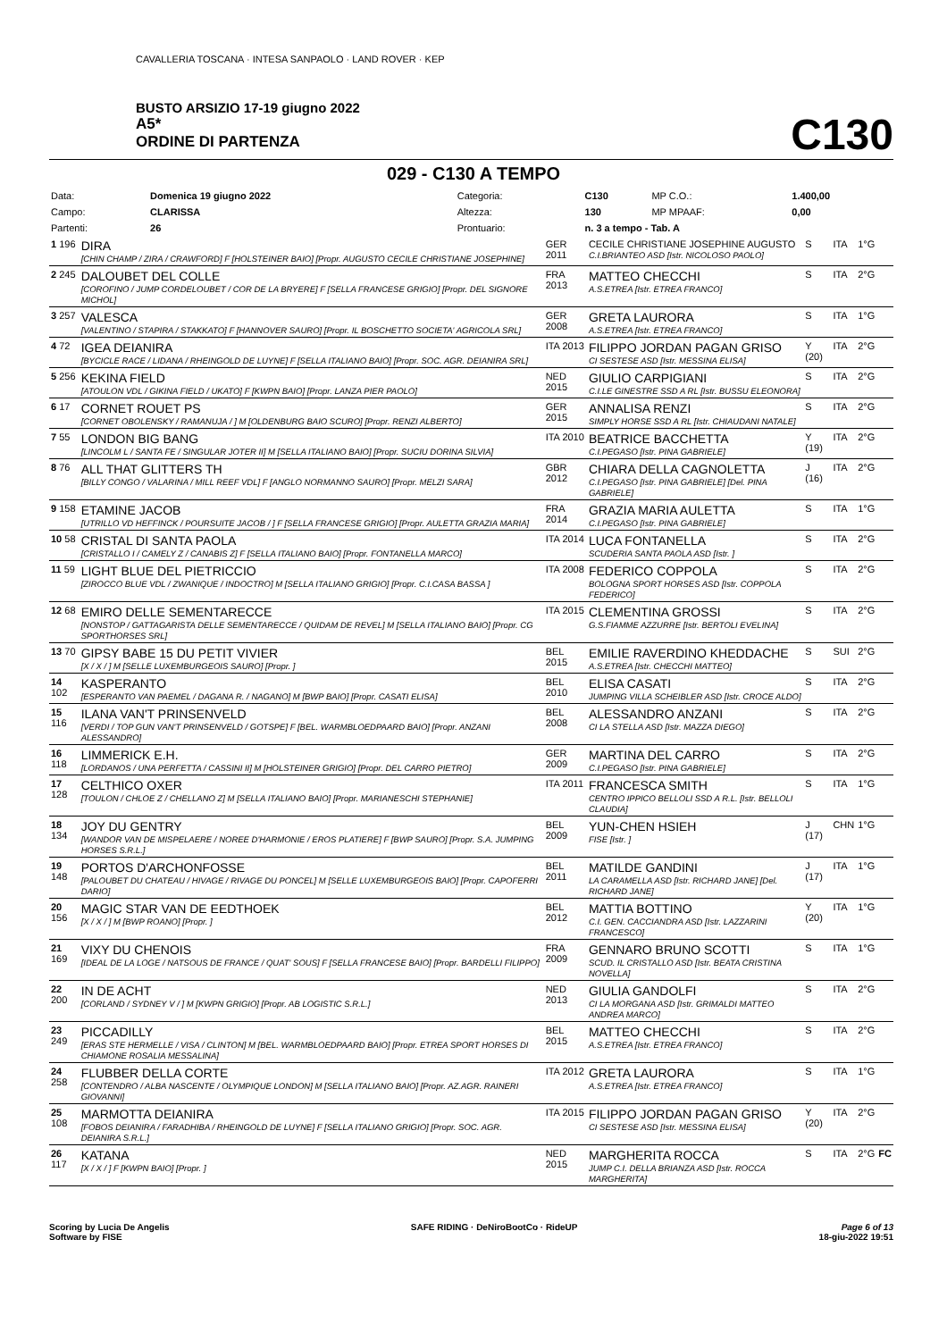CAVALLERIA TOSCANA · INTESA SANPAOLO · LAND ROVER · KEP
BUSTO ARSIZIO 17-19 giugno 2022
A5*
ORDINE DI PARTENZA
C130
029 - C130 A TEMPO
| Data: | Domenica 19 giugno 2022 | Categoria: | C130 | MP C.O.: | 1.400,00 |
| Campo: | CLARISSA | Altezza: | 130 | MP MPAAF: | 0,00 |
| Partenti: | 26 | Prontuario: | n. 3 a tempo - Tab. A | | |
| 1 196 | DIRA [CHIN CHAMP / ZIRA / CRAWFORD] F [HOLSTEINER BAIO] [Propr. AUGUSTO CECILE CHRISTIANE JOSEPHINE] | GER 2011 | CECILE CHRISTIANE JOSEPHINE AUGUSTO C.I.BRIANTEO ASD [Istr. NICOLOSO PAOLO] | S | ITA | 1°G | |
| 2 245 | DALOUBET DEL COLLE [COROFINO / JUMP CORDELOUBET / COR DE LA BRYERE] F [SELLA FRANCESE GRIGIO] [Propr. DEL SIGNORE MICHOL] | FRA 2013 | MATTEO CHECCHI A.S.ETREA [Istr. ETREA FRANCO] | S | ITA | 2°G | |
| 3 257 | VALESCA [VALENTINO / STAPIRA / STAKKATO] F [HANNOVER SAURO] [Propr. IL BOSCHETTO SOCIETA' AGRICOLA SRL] | GER 2008 | GRETA LAURORA A.S.ETREA [Istr. ETREA FRANCO] | S | ITA | 1°G | |
| 4 72 | IGEA DEIANIRA [BYCICLE RACE / LIDANA / RHEINGOLD DE LUYNE] F [SELLA ITALIANO BAIO] [Propr. SOC. AGR. DEIANIRA SRL] | ITA 2013 | FILIPPO JORDAN PAGAN GRISO CI SESTESE ASD [Istr. MESSINA ELISA] | Y (20) | ITA | 2°G | |
| 5 256 | KEKINA FIELD [ATOULON VDL / GIKINA FIELD / UKATO] F [KWPN BAIO] [Propr. LANZA PIER PAOLO] | NED 2015 | GIULIO CARPIGIANI C.I.LE GINESTRE SSD A RL [Istr. BUSSU ELEONORA] | S | ITA | 2°G | |
| 6 17 | CORNET ROUET PS [CORNET OBOLENSKY / RAMANUJA / ] M [OLDENBURG BAIO SCURO] [Propr. RENZI ALBERTO] | GER 2015 | ANNALISA RENZI SIMPLY HORSE SSD A RL [Istr. CHIAUDANI NATALE] | S | ITA | 2°G | |
| 7 55 | LONDON BIG BANG [LINCOLM L / SANTA FE / SINGULAR JOTER II] M [SELLA ITALIANO BAIO] [Propr. SUCIU DORINA SILVIA] | ITA 2010 | BEATRICE BACCHETTA C.I.PEGASO [Istr. PINA GABRIELE] | Y (19) | ITA | 2°G | |
| 8 76 | ALL THAT GLITTERS TH [BILLY CONGO / VALARINA / MILL REEF VDL] F [ANGLO NORMANNO SAURO] [Propr. MELZI SARA] | GBR 2012 | CHIARA DELLA CAGNOLETTA C.I.PEGASO [Istr. PINA GABRIELE] [Del. PINA GABRIELE] | J (16) | ITA | 2°G | |
| 9 158 | ETAMINE JACOB [UTRILLO VD HEFFINCK / POURSUITE JACOB / ] F [SELLA FRANCESE GRIGIO] [Propr. AULETTA GRAZIA MARIA] | FRA 2014 | GRAZIA MARIA AULETTA C.I.PEGASO [Istr. PINA GABRIELE] | S | ITA | 1°G | |
| 10 58 | CRISTAL DI SANTA PAOLA [CRISTALLO I / CAMELY Z / CANABIS Z] F [SELLA ITALIANO BAIO] [Propr. FONTANELLA MARCO] | ITA 2014 | LUCA FONTANELLA SCUDERIA SANTA PAOLA ASD [Istr. ] | S | ITA | 2°G | |
| 11 59 | LIGHT BLUE DEL PIETRICCIO [ZIROCCO BLUE VDL / ZWANIQUE / INDOCTRO] M [SELLA ITALIANO GRIGIO] [Propr. C.I.CASA BASSA ] | ITA 2008 | FEDERICO COPPOLA BOLOGNA SPORT HORSES ASD [Istr. COPPOLA FEDERICO] | S | ITA | 2°G | |
| 12 68 | EMIRO DELLE SEMENTARECCE [NONSTOP / GATTAGARISTA DELLE SEMENTARECCE / QUIDAM DE REVEL] M [SELLA ITALIANO BAIO] [Propr. CG SPORTHORSES SRL] | ITA 2015 | CLEMENTINA GROSSI G.S.FIAMME AZZURRE [Istr. BERTOLI EVELINA] | S | ITA | 2°G | |
| 13 70 | GIPSY BABE 15 DU PETIT VIVIER [X / X / ] M [SELLE LUXEMBURGEOIS SAURO] [Propr. ] | BEL 2015 | EMILIE RAVERDINO KHEDDACHE A.S.ETREA [Istr. CHECCHI MATTEO] | S | SUI | 2°G | |
| 14 102 | KASPERANTO [ESPERANTO VAN PAEMEL / DAGANA R. / NAGANO] M [BWP BAIO] [Propr. CASATI ELISA] | BEL 2010 | ELISA CASATI JUMPING VILLA SCHEIBLER ASD [Istr. CROCE ALDO] | S | ITA | 2°G | |
| 15 116 | ILANA VAN'T PRINSENVELD [VERDI / TOP GUN VAN'T PRINSENVELD / GOTSPE] F [BEL. WARMBLOEDPAARD BAIO] [Propr. ANZANI ALESSANDRO] | BEL 2008 | ALESSANDRO ANZANI CI LA STELLA ASD [Istr. MAZZA DIEGO] | S | ITA | 2°G | |
| 16 118 | LIMMERICK E.H. [LORDANOS / UNA PERFETTA / CASSINI II] M [HOLSTEINER GRIGIO] [Propr. DEL CARRO PIETRO] | GER 2009 | MARTINA DEL CARRO C.I.PEGASO [Istr. PINA GABRIELE] | S | ITA | 2°G | |
| 17 128 | CELTHICO OXER [TOULON / CHLOE Z / CHELLANO Z] M [SELLA ITALIANO BAIO] [Propr. MARIANESCHI STEPHANIE] | ITA 2011 | FRANCESCA SMITH CENTRO IPPICO BELLOLI SSD A R.L. [Istr. BELLOLI CLAUDIA] | S | ITA | 1°G | |
| 18 134 | JOY DU GENTRY [WANDOR VAN DE MISPELAERE / NOREE D'HARMONIE / EROS PLATIERE] F [BWP SAURO] [Propr. S.A. JUMPING HORSES S.R.L.] | BEL 2009 | YUN-CHEN HSIEH FISE [Istr. ] | J (17) | CHN | 1°G | |
| 19 148 | PORTOS D'ARCHONFOSSE [PALOUBET DU CHATEAU / HIVAGE / RIVAGE DU PONCEL] M [SELLE LUXEMBURGEOIS BAIO] [Propr. CAPOFERRI DARIO] | BEL 2011 | MATILDE GANDINI LA CARAMELLA ASD [Istr. RICHARD JANE] [Del. RICHARD JANE] | J (17) | ITA | 1°G | |
| 20 156 | MAGIC STAR VAN DE EEDTHOEK [X / X / ] M [BWP ROANO] [Propr. ] | BEL 2012 | MATTIA BOTTINO C.I. GEN. CACCIANDRA ASD [Istr. LAZZARINI FRANCESCO] | Y (20) | ITA | 1°G | |
| 21 169 | VIXY DU CHENOIS [IDEAL DE LA LOGE / NATSOUS DE FRANCE / QUAT' SOUS] F [SELLA FRANCESE BAIO] [Propr. BARDELLI FILIPPO] | FRA 2009 | GENNARO BRUNO SCOTTI SCUD. IL CRISTALLO ASD [Istr. BEATA CRISTINA NOVELLA] | S | ITA | 1°G | |
| 22 200 | IN DE ACHT [CORLAND / SYDNEY V / ] M [KWPN GRIGIO] [Propr. AB LOGISTIC S.R.L.] | NED 2013 | GIULIA GANDOLFI CI LA MORGANA ASD [Istr. GRIMALDI MATTEO ANDREA MARCO] | S | ITA | 2°G | |
| 23 249 | PICCADILLY [ERAS STE HERMELLE / VISA / CLINTON] M [BEL. WARMBLOEDPAARD BAIO] [Propr. ETREA SPORT HORSES DI CHIAMONE ROSALIA MESSALINA] | BEL 2015 | MATTEO CHECCHI A.S.ETREA [Istr. ETREA FRANCO] | S | ITA | 2°G | |
| 24 258 | FLUBBER DELLA CORTE [CONTENDRO / ALBA NASCENTE / OLYMPIQUE LONDON] M [SELLA ITALIANO BAIO] [Propr. AZ.AGR. RAINERI GIOVANNI] | ITA 2012 | GRETA LAURORA A.S.ETREA [Istr. ETREA FRANCO] | S | ITA | 1°G | |
| 25 108 | MARMOTTA DEIANIRA [FOBOS DEIANIRA / FARADHIBA / RHEINGOLD DE LUYNE] F [SELLA ITALIANO GRIGIO] [Propr. SOC. AGR. DEIANIRA S.R.L.] | ITA 2015 | FILIPPO JORDAN PAGAN GRISO CI SESTESE ASD [Istr. MESSINA ELISA] | Y (20) | ITA | 2°G | |
| 26 117 | KATANA [X / X / ] F [KWPN BAIO] [Propr. ] | NED 2015 | MARGHERITA ROCCA JUMP C.I. DELLA BRIANZA ASD [Istr. ROCCA MARGHERITA] | S | ITA | 2°G | FC |
Scoring by Lucia De Angelis
Software by FISE
SAFE RIDING · DeNiroBootCo · RideUP
Page 6 of 13
18-giu-2022 19:51